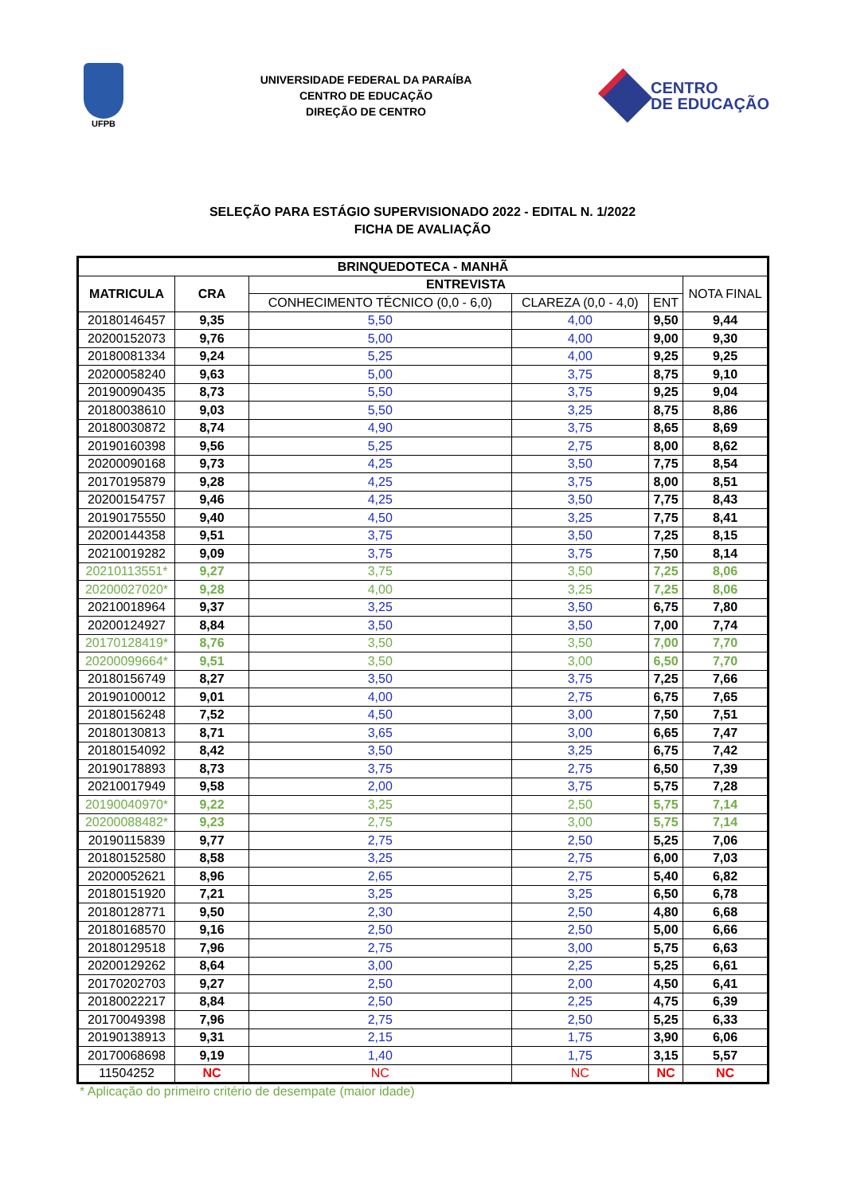UFPB
UNIVERSIDADE FEDERAL DA PARAÍBA
CENTRO DE EDUCAÇÃO
DIREÇÃO DE CENTRO
CENTRO
DE EDUCAÇÃO
SELEÇÃO PARA ESTÁGIO SUPERVISIONADO 2022 - EDITAL N. 1/2022
FICHA DE AVALIAÇÃO
| BRINQUEDOTECA - MANHÃ | | | | | |
| --- | --- | --- | --- | --- | --- |
| MATRICULA | CRA | ENTREVISTA | | | NOTA FINAL |
| | | CONHECIMENTO TÉCNICO (0,0 - 6,0) | CLAREZA (0,0 - 4,0) | ENT | |
| 20180146457 | 9,35 | 5,50 | 4,00 | 9,50 | 9,44 |
| 20200152073 | 9,76 | 5,00 | 4,00 | 9,00 | 9,30 |
| 20180081334 | 9,24 | 5,25 | 4,00 | 9,25 | 9,25 |
| 20200058240 | 9,63 | 5,00 | 3,75 | 8,75 | 9,10 |
| 20190090435 | 8,73 | 5,50 | 3,75 | 9,25 | 9,04 |
| 20180038610 | 9,03 | 5,50 | 3,25 | 8,75 | 8,86 |
| 20180030872 | 8,74 | 4,90 | 3,75 | 8,65 | 8,69 |
| 20190160398 | 9,56 | 5,25 | 2,75 | 8,00 | 8,62 |
| 20200090168 | 9,73 | 4,25 | 3,50 | 7,75 | 8,54 |
| 20170195879 | 9,28 | 4,25 | 3,75 | 8,00 | 8,51 |
| 20200154757 | 9,46 | 4,25 | 3,50 | 7,75 | 8,43 |
| 20190175550 | 9,40 | 4,50 | 3,25 | 7,75 | 8,41 |
| 20200144358 | 9,51 | 3,75 | 3,50 | 7,25 | 8,15 |
| 20210019282 | 9,09 | 3,75 | 3,75 | 7,50 | 8,14 |
| 20210113551* | 9,27 | 3,75 | 3,50 | 7,25 | 8,06 |
| 20200027020* | 9,28 | 4,00 | 3,25 | 7,25 | 8,06 |
| 20210018964 | 9,37 | 3,25 | 3,50 | 6,75 | 7,80 |
| 20200124927 | 8,84 | 3,50 | 3,50 | 7,00 | 7,74 |
| 20170128419* | 8,76 | 3,50 | 3,50 | 7,00 | 7,70 |
| 20200099664* | 9,51 | 3,50 | 3,00 | 6,50 | 7,70 |
| 20180156749 | 8,27 | 3,50 | 3,75 | 7,25 | 7,66 |
| 20190100012 | 9,01 | 4,00 | 2,75 | 6,75 | 7,65 |
| 20180156248 | 7,52 | 4,50 | 3,00 | 7,50 | 7,51 |
| 20180130813 | 8,71 | 3,65 | 3,00 | 6,65 | 7,47 |
| 20180154092 | 8,42 | 3,50 | 3,25 | 6,75 | 7,42 |
| 20190178893 | 8,73 | 3,75 | 2,75 | 6,50 | 7,39 |
| 20210017949 | 9,58 | 2,00 | 3,75 | 5,75 | 7,28 |
| 20190040970* | 9,22 | 3,25 | 2,50 | 5,75 | 7,14 |
| 20200088482* | 9,23 | 2,75 | 3,00 | 5,75 | 7,14 |
| 20190115839 | 9,77 | 2,75 | 2,50 | 5,25 | 7,06 |
| 20180152580 | 8,58 | 3,25 | 2,75 | 6,00 | 7,03 |
| 20200052621 | 8,96 | 2,65 | 2,75 | 5,40 | 6,82 |
| 20180151920 | 7,21 | 3,25 | 3,25 | 6,50 | 6,78 |
| 20180128771 | 9,50 | 2,30 | 2,50 | 4,80 | 6,68 |
| 20180168570 | 9,16 | 2,50 | 2,50 | 5,00 | 6,66 |
| 20180129518 | 7,96 | 2,75 | 3,00 | 5,75 | 6,63 |
| 20200129262 | 8,64 | 3,00 | 2,25 | 5,25 | 6,61 |
| 20170202703 | 9,27 | 2,50 | 2,00 | 4,50 | 6,41 |
| 20180022217 | 8,84 | 2,50 | 2,25 | 4,75 | 6,39 |
| 20170049398 | 7,96 | 2,75 | 2,50 | 5,25 | 6,33 |
| 20190138913 | 9,31 | 2,15 | 1,75 | 3,90 | 6,06 |
| 20170068698 | 9,19 | 1,40 | 1,75 | 3,15 | 5,57 |
| 11504252 | NC | NC | NC | NC | NC |
* Aplicação do primeiro critério de desempate (maior idade)